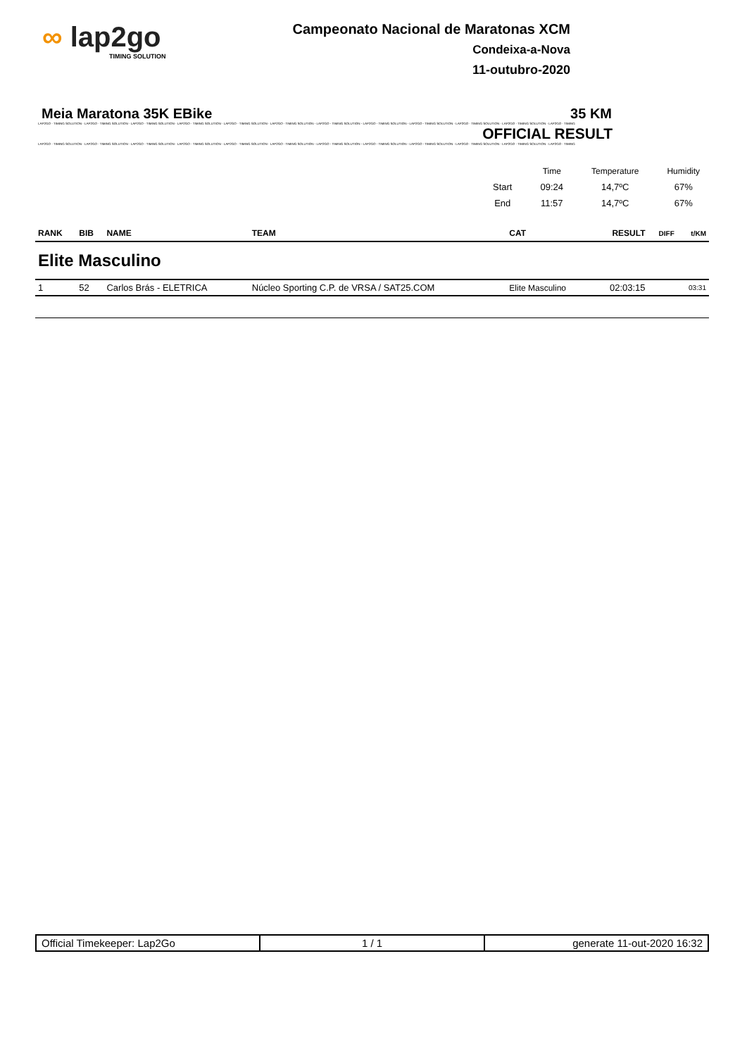∞ lap2go
TIMING SOLUTION
Campeonato Nacional de Maratonas XCM
Condeixa-a-Nova
11-outubro-2020
Meia Maratona 35K EBike 35 KM
LAP2GO - TIMING SOLUTION - LAP2GO - TIMING SOLUTION - LAP2GO - TIMING SOLUTION - LAP2GO - TIMING SOLUTION - LAP2GO - TIMING SOLUTION - LAP2GO - TIMING SOLUTION - LAP2GO - TIMING SOLUTION - LAP2GO - TIMING SOLUTION - LAP2GO - TIMING SOLUTION - LAP2GO - TIMING SOLUTION - LAP2GO - TIMING SOLUTION - LAP2GO - TIMING
OFFICIAL RESULT
LAP2GO - TIMING SOLUTION - LAP2GO - TIMING SOLUTION - LAP2GO - TIMING SOLUTION - LAP2GO - TIMING SOLUTION - LAP2GO - TIMING SOLUTION - LAP2GO - TIMING SOLUTION - LAP2GO - TIMING SOLUTION - LAP2GO - TIMING SOLUTION - LAP2GO - TIMING SOLUTION - LAP2GO - TIMING SOLUTION - LAP2GO - TIMING SOLUTION - LAP2GO - TIMING
| | Time | Temperature | Humidity |
| Start | 09:24 | 14,7ºC | 67% |
| End | 11:57 | 14,7ºC | 67% |
| RANK | BIB | NAME | TEAM | CAT | RESULT | DIFF | t/KM |
| --- | --- | --- | --- | --- | --- | --- | --- |
| Elite Masculino | | | | | | | |
| 1 | 52 | Carlos Brás - ELETRICA | Núcleo Sporting C.P. de VRSA / SAT25.COM | Elite Masculino | 02:03:15 | | 03:31 |
| Official Timekeeper: Lap2Go | 1 / 1 | generate 11-out-2020 16:32 |